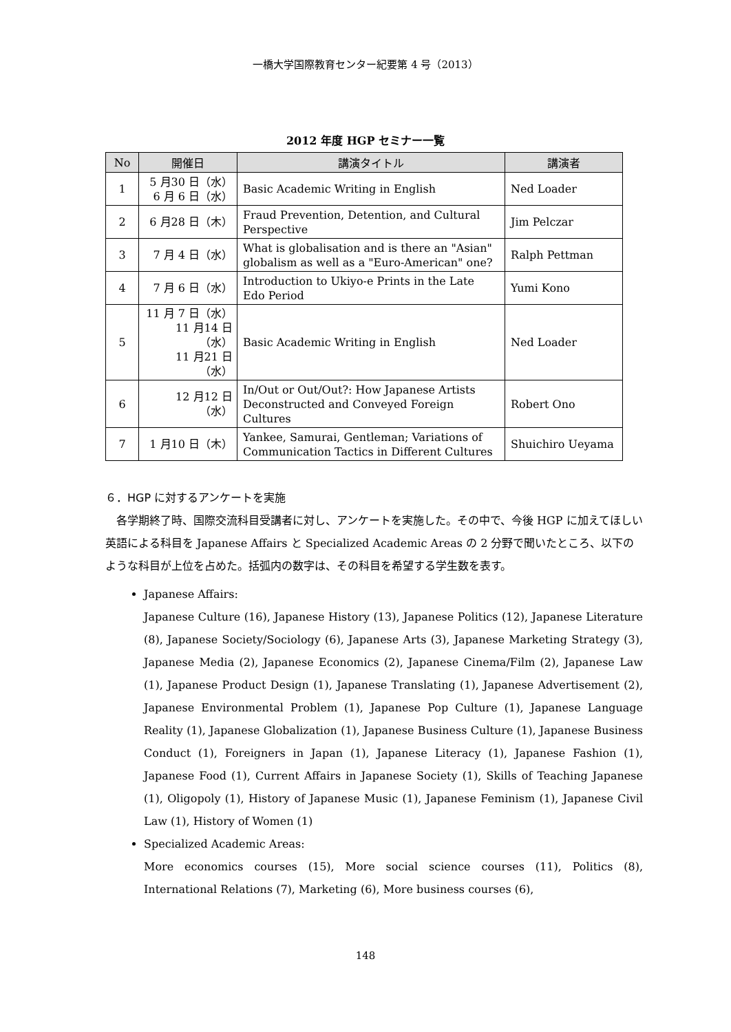一橋大学国際教育センター紀要第 4 号（2013）
2012 年度 HGP セミナー一覧
| No | 開催日 | 講演タイトル | 講演者 |
| --- | --- | --- | --- |
| 1 | 5 月30 日（水） 6 月 6 日（水） | Basic Academic Writing in English | Ned Loader |
| 2 | 6 月28 日（木） | Fraud Prevention, Detention, and Cultural Perspective | Jim Pelczar |
| 3 | 7 月 4 日（水） | What is globalisation and is there an "Asian" globalism as well as a "Euro-American" one? | Ralph Pettman |
| 4 | 7 月 6 日（水） | Introduction to Ukiyo-e Prints in the Late Edo Period | Yumi Kono |
| 5 | 11 月 7 日（水） 11 月14 日（水） 11 月21 日（水） | Basic Academic Writing in English | Ned Loader |
| 6 | 12 月12 日（水） | In/Out or Out/Out?: How Japanese Artists Deconstructed and Conveyed Foreign Cultures | Robert Ono |
| 7 | 1 月10 日（木） | Yankee, Samurai, Gentleman; Variations of Communication Tactics in Different Cultures | Shuichiro Ueyama |
６．HGP に対するアンケートを実施
各学期終了時、国際交流科目受講者に対し、アンケートを実施した。その中で、今後 HGP に加えてほしい英語による科目を Japanese Affairs と Specialized Academic Areas の 2 分野で聞いたところ、以下のような科目が上位を占めた。括弧内の数字は、その科目を希望する学生数を表す。
Japanese Affairs:
Japanese Culture (16), Japanese History (13), Japanese Politics (12), Japanese Literature (8), Japanese Society/Sociology (6), Japanese Arts (3), Japanese Marketing Strategy (3), Japanese Media (2), Japanese Economics (2), Japanese Cinema/Film (2), Japanese Law (1), Japanese Product Design (1), Japanese Translating (1), Japanese Advertisement (2), Japanese Environmental Problem (1), Japanese Pop Culture (1), Japanese Language Reality (1), Japanese Globalization (1), Japanese Business Culture (1), Japanese Business Conduct (1), Foreigners in Japan (1), Japanese Literacy (1), Japanese Fashion (1), Japanese Food (1), Current Affairs in Japanese Society (1), Skills of Teaching Japanese (1), Oligopoly (1), History of Japanese Music (1), Japanese Feminism (1), Japanese Civil Law (1), History of Women (1)
Specialized Academic Areas:
More economics courses (15), More social science courses (11), Politics (8), International Relations (7), Marketing (6), More business courses (6),
148